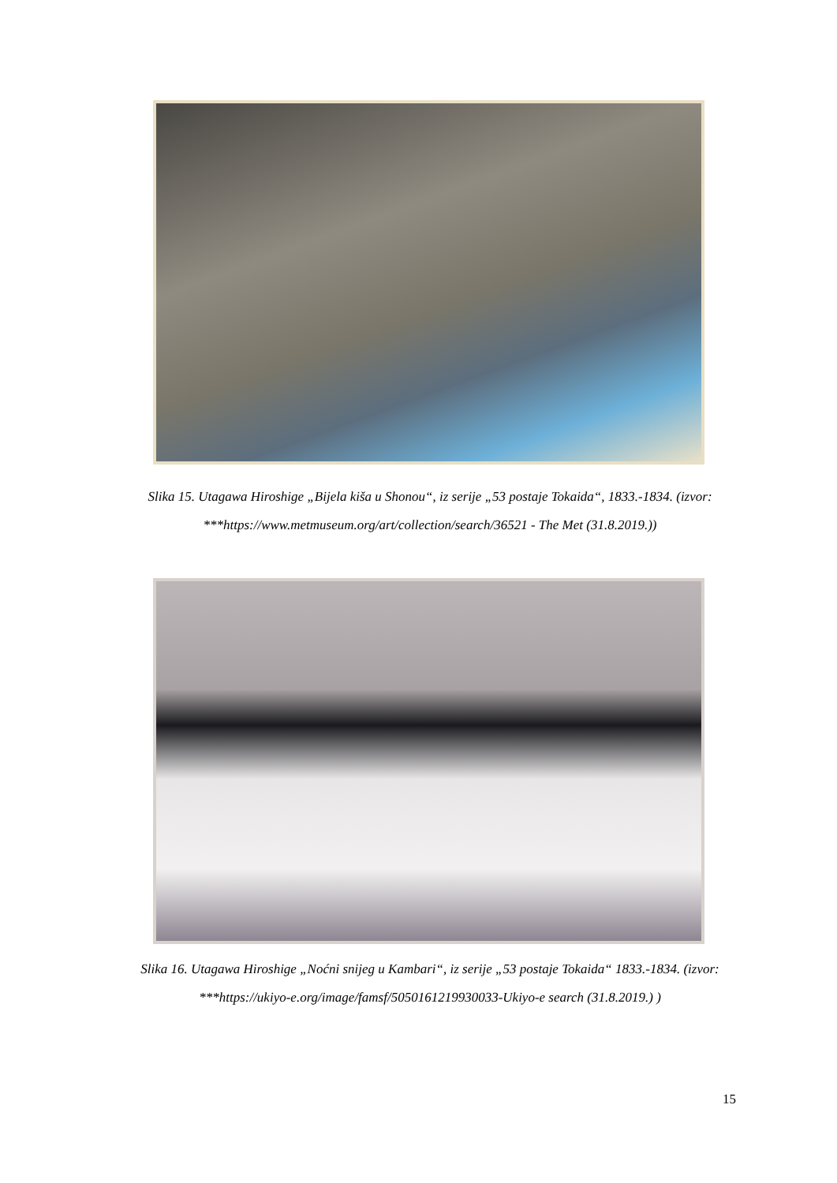Slika 15. Utagawa Hiroshige „Bijela kiša u Shonou“, iz serije „53 postaje Tokaida“, 1833.-1834. (izvor: ***https://www.metmuseum.org/art/collection/search/36521 - The Met (31.8.2019.))
Slika 16. Utagawa Hiroshige „Noćni snijeg u Kambari“, iz serije „53 postaje Tokaida“ 1833.-1834. (izvor: ***https://ukiyo-e.org/image/famsf/5050161219930033-Ukiyo-e search (31.8.2019.) )
15